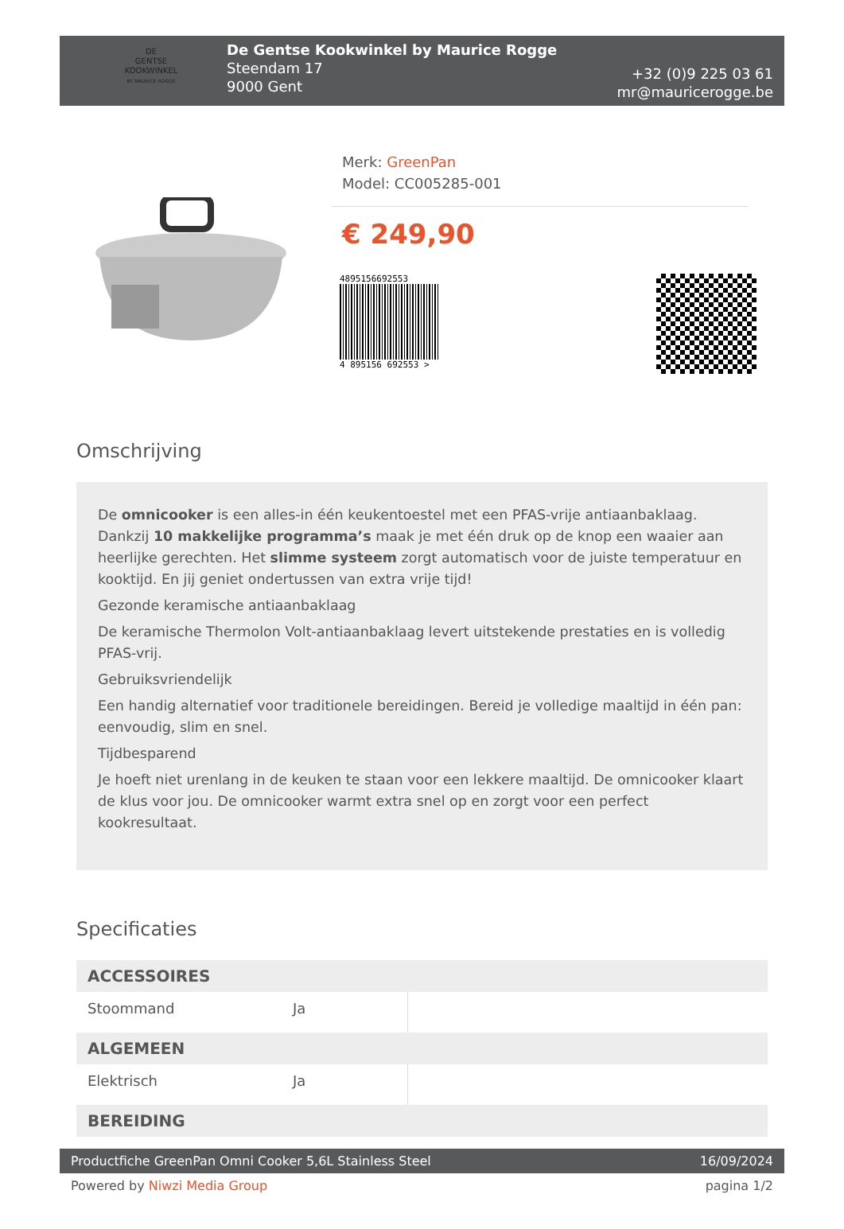DE
GENTSE
KOOKWINKEL
BY MAURICE ROGGE
De Gentse Kookwinkel by Maurice Rogge
Steendam 17
9000 Gent
+32 (0)9 225 03 61
mr@mauricerogge.be
Merk: GreenPan
Model: CC005285-001
€ 249,90
4895156692553
4 895156 692553 >
Omschrijving
De omnicooker is een alles-in één keukentoestel met een PFAS-vrije antiaanbaklaag. Dankzij 10 makkelijke programma’s maak je met één druk op de knop een waaier aan heerlijke gerechten. Het slimme systeem zorgt automatisch voor de juiste temperatuur en kooktijd. En jij geniet ondertussen van extra vrije tijd!
Gezonde keramische antiaanbaklaag
De keramische Thermolon Volt-antiaanbaklaag levert uitstekende prestaties en is volledig PFAS-vrij.
Gebruiksvriendelijk
Een handig alternatief voor traditionele bereidingen. Bereid je volledige maaltijd in één pan: eenvoudig, slim en snel.
Tijdbesparend
Je hoeft niet urenlang in de keuken te staan voor een lekkere maaltijd. De omnicooker klaart de klus voor jou. De omnicooker warmt extra snel op en zorgt voor een perfect kookresultaat.
Specificaties
| ACCESSOIRES | | |
| --- | --- | --- |
| Stoommand | Ja | |
| ALGEMEEN | | |
| Elektrisch | Ja | |
| BEREIDING | | |
Productfiche GreenPan Omni Cooker 5,6L Stainless Steel 16/09/2024
Powered by Niwzi Media Group pagina 1/2